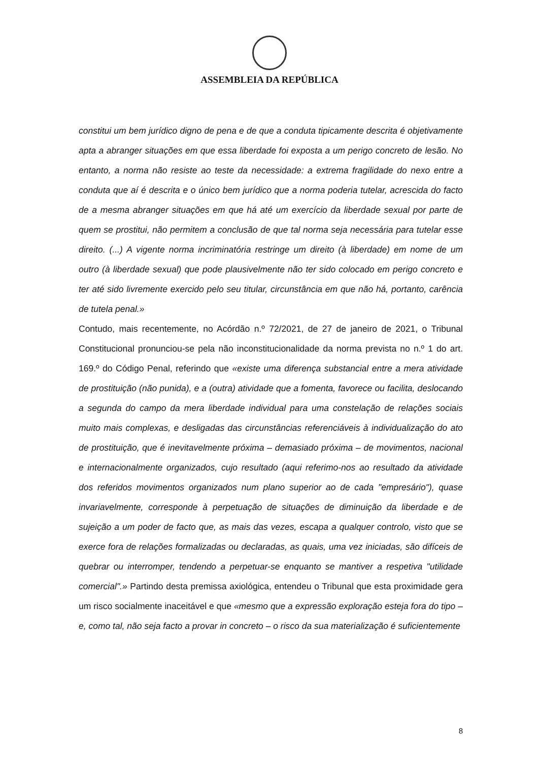ASSEMBLEIA DA REPÚBLICA
constitui um bem jurídico digno de pena e de que a conduta tipicamente descrita é objetivamente apta a abranger situações em que essa liberdade foi exposta a um perigo concreto de lesão. No entanto, a norma não resiste ao teste da necessidade: a extrema fragilidade do nexo entre a conduta que aí é descrita e o único bem jurídico que a norma poderia tutelar, acrescida do facto de a mesma abranger situações em que há até um exercício da liberdade sexual por parte de quem se prostitui, não permitem a conclusão de que tal norma seja necessária para tutelar esse direito. (...) A vigente norma incriminatória restringe um direito (à liberdade) em nome de um outro (à liberdade sexual) que pode plausivelmente não ter sido colocado em perigo concreto e ter até sido livremente exercido pelo seu titular, circunstância em que não há, portanto, carência de tutela penal.»
Contudo, mais recentemente, no Acórdão n.º 72/2021, de 27 de janeiro de 2021, o Tribunal Constitucional pronunciou-se pela não inconstitucionalidade da norma prevista no n.º 1 do art. 169.º do Código Penal, referindo que «existe uma diferença substancial entre a mera atividade de prostituição (não punida), e a (outra) atividade que a fomenta, favorece ou facilita, deslocando a segunda do campo da mera liberdade individual para uma constelação de relações sociais muito mais complexas, e desligadas das circunstâncias referenciáveis à individualização do ato de prostituição, que é inevitavelmente próxima – demasiado próxima – de movimentos, nacional e internacionalmente organizados, cujo resultado (aqui referimo-nos ao resultado da atividade dos referidos movimentos organizados num plano superior ao de cada "empresário"), quase invariavelmente, corresponde à perpetuação de situações de diminuição da liberdade e de sujeição a um poder de facto que, as mais das vezes, escapa a qualquer controlo, visto que se exerce fora de relações formalizadas ou declaradas, as quais, uma vez iniciadas, são difíceis de quebrar ou interromper, tendendo a perpetuar-se enquanto se mantiver a respetiva "utilidade comercial".» Partindo desta premissa axiológica, entendeu o Tribunal que esta proximidade gera um risco socialmente inaceitável e que «mesmo que a expressão exploração esteja fora do tipo – e, como tal, não seja facto a provar in concreto – o risco da sua materialização é suficientemente
8